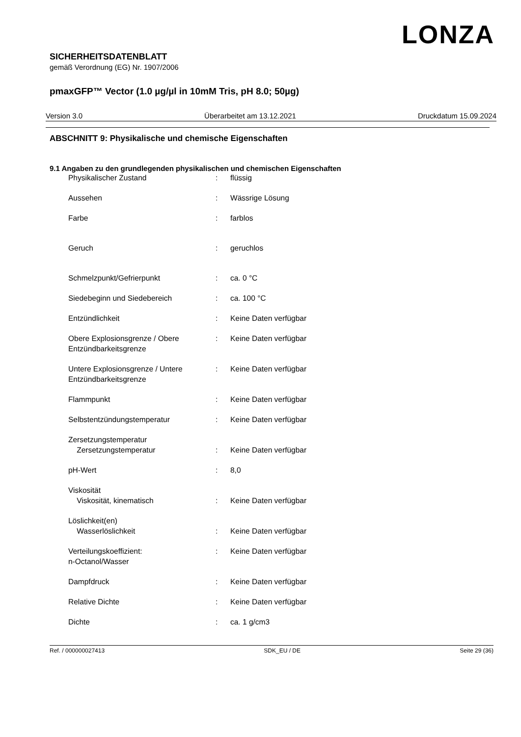LONZA
SICHERHEITSDATENBLATT
gemäß Verordnung (EG) Nr. 1907/2006
pmaxGFP™ Vector (1.0 µg/µl in 10mM Tris, pH 8.0; 50µg)
Version 3.0 Überarbeitet am 13.12.2021 Druckdatum 15.09.2024
ABSCHNITT 9: Physikalische und chemische Eigenschaften
9.1 Angaben zu den grundlegenden physikalischen und chemischen Eigenschaften
| Physikalischer Zustand | : | flüssig |
| Aussehen | : | Wässrige Lösung |
| Farbe | : | farblos |
| Geruch | : | geruchlos |
| Schmelzpunkt/Gefrierpunkt | : | ca. 0 °C |
| Siedebeginn und Siedebereich | : | ca. 100 °C |
| Entzündlichkeit | : | Keine Daten verfügbar |
| Obere Explosionsgrenze / Obere Entzündbarkeitsgrenze | : | Keine Daten verfügbar |
| Untere Explosionsgrenze / Untere Entzündbarkeitsgrenze | : | Keine Daten verfügbar |
| Flammpunkt | : | Keine Daten verfügbar |
| Selbstentzündungstemperatur | : | Keine Daten verfügbar |
| Zersetzungstemperatur Zersetzungstemperatur | : | Keine Daten verfügbar |
| pH-Wert | : | 8,0 |
| Viskosität Viskosität, kinematisch | : | Keine Daten verfügbar |
| Löslichkeit(en) Wasserlöslichkeit | : | Keine Daten verfügbar |
| Verteilungskoeffizient: n-Octanol/Wasser | : | Keine Daten verfügbar |
| Dampfdruck | : | Keine Daten verfügbar |
| Relative Dichte | : | Keine Daten verfügbar |
| Dichte | : | ca. 1 g/cm3 |
Ref. / 000000027413 SDK_EU / DE Seite 29 (36)